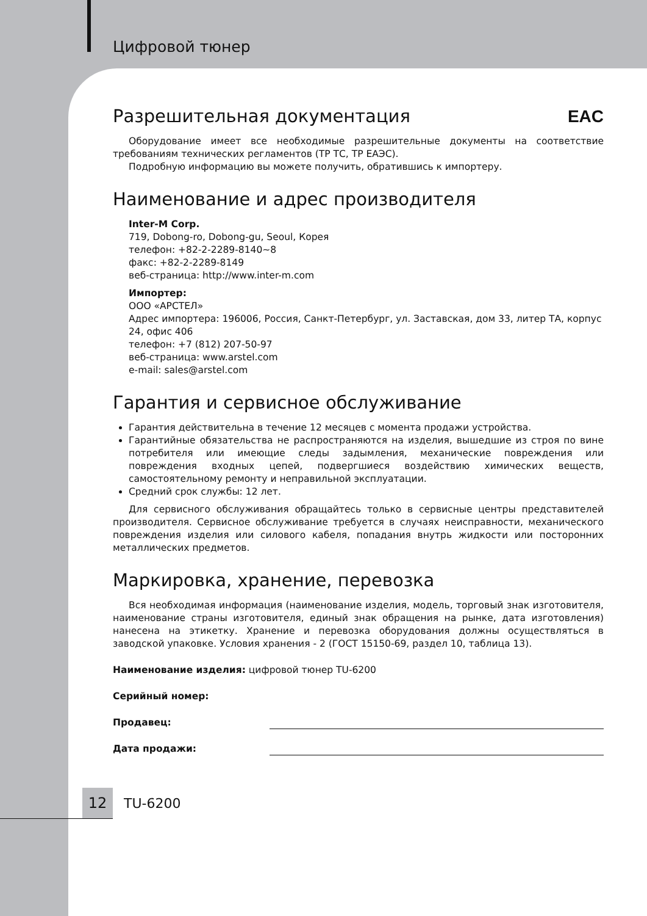Цифровой тюнер
Разрешительная документация EAC
Оборудование имеет все необходимые разрешительные документы на соответствие требованиям технических регламентов (ТР ТС, ТР ЕАЭС).
Подробную информацию вы можете получить, обратившись к импортеру.
Наименование и адрес производителя
Inter-M Corp.
719, Dobong-ro, Dobong-gu, Seoul, Корея
телефон: +82-2-2289-8140~8
факс: +82-2-2289-8149
веб-страница: http://www.inter-m.com
Импортер:
ООО «АРСТЕЛ»
Адрес импортера: 196006, Россия, Санкт-Петербург, ул. Заставская, дом 33, литер ТА, корпус 24, офис 406
телефон: +7 (812) 207-50-97
веб-страница: www.arstel.com
e-mail: sales@arstel.com
Гарантия и сервисное обслуживание
Гарантия действительна в течение 12 месяцев с момента продажи устройства.
Гарантийные обязательства не распространяются на изделия, вышедшие из строя по вине потребителя или имеющие следы задымления, механические повреждения или повреждения входных цепей, подвергшиеся воздействию химических веществ, самостоятельному ремонту и неправильной эксплуатации.
Средний срок службы: 12 лет.
Для сервисного обслуживания обращайтесь только в сервисные центры представителей производителя. Сервисное обслуживание требуется в случаях неисправности, механического повреждения изделия или силового кабеля, попадания внутрь жидкости или посторонних металлических предметов.
Маркировка, хранение, перевозка
Вся необходимая информация (наименование изделия, модель, торговый знак изготовителя, наименование страны изготовителя, единый знак обращения на рынке, дата изготовления) нанесена на этикетку. Хранение и перевозка оборудования должны осуществляться в заводской упаковке. Условия хранения - 2 (ГОСТ 15150-69, раздел 10, таблица 13).
Наименование изделия: цифровой тюнер TU-6200
Серийный номер:
Продавец:
Дата продажи:
12 TU-6200